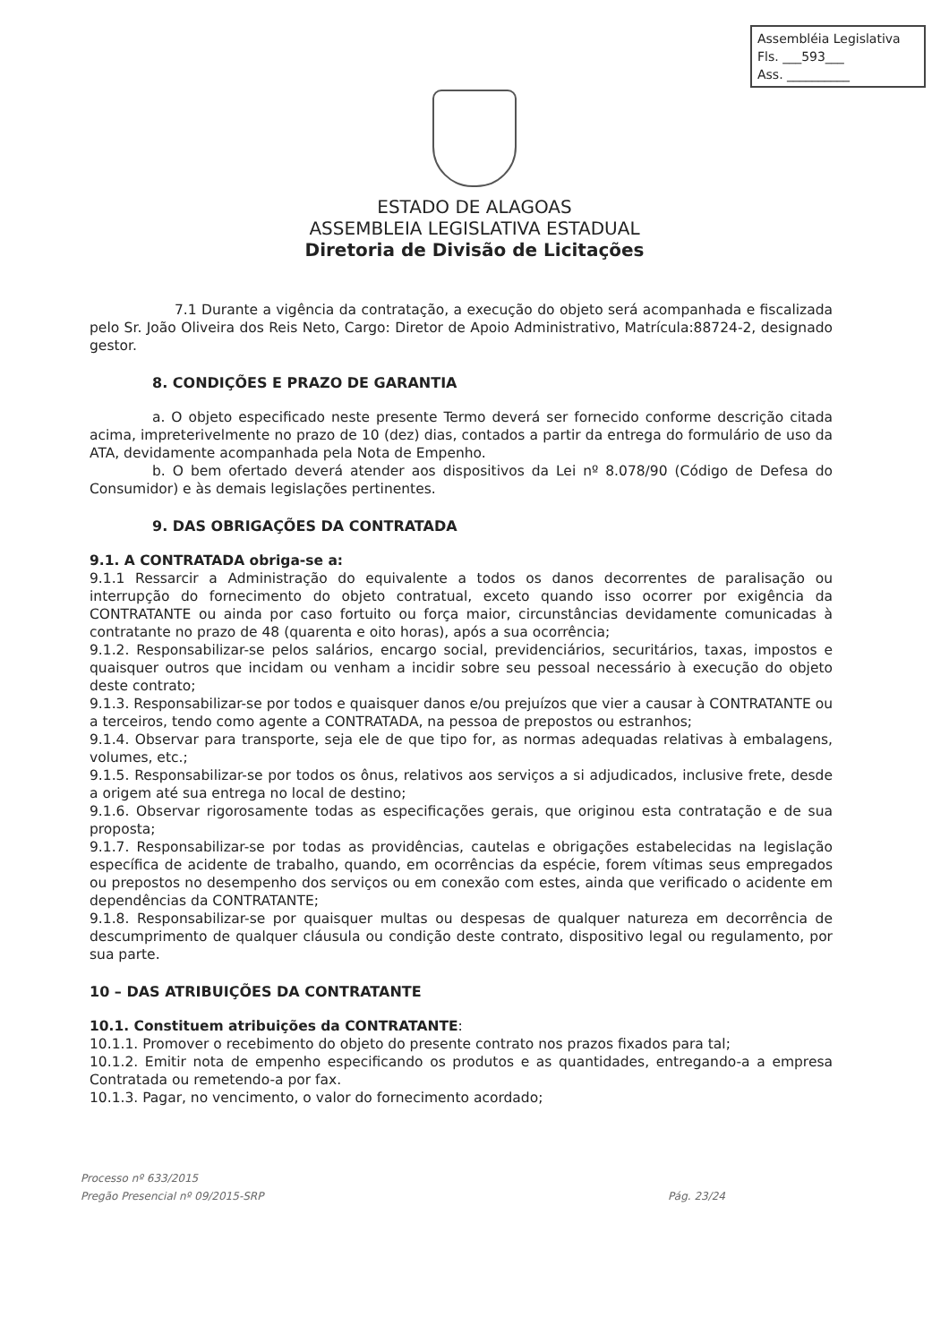Assembléia Legislativa
Fls. ___593___
Ass. __________
ESTADO DE ALAGOAS
ASSEMBLEIA LEGISLATIVA ESTADUAL
Diretoria de Divisão de Licitações
7.1 Durante a vigência da contratação, a execução do objeto será acompanhada e fiscalizada pelo Sr. João Oliveira dos Reis Neto, Cargo: Diretor de Apoio Administrativo, Matrícula:88724-2, designado gestor.
8. CONDIÇÕES E PRAZO DE GARANTIA
a. O objeto especificado neste presente Termo deverá ser fornecido conforme descrição citada acima, impreterivelmente no prazo de 10 (dez) dias, contados a partir da entrega do formulário de uso da ATA, devidamente acompanhada pela Nota de Empenho.
b. O bem ofertado deverá atender aos dispositivos da Lei nº 8.078/90 (Código de Defesa do Consumidor) e às demais legislações pertinentes.
9. DAS OBRIGAÇÕES DA CONTRATADA
9.1. A CONTRATADA obriga-se a:
9.1.1 Ressarcir a Administração do equivalente a todos os danos decorrentes de paralisação ou interrupção do fornecimento do objeto contratual, exceto quando isso ocorrer por exigência da CONTRATANTE ou ainda por caso fortuito ou força maior, circunstâncias devidamente comunicadas à contratante no prazo de 48 (quarenta e oito horas), após a sua ocorrência;
9.1.2. Responsabilizar-se pelos salários, encargo social, previdenciários, securitários, taxas, impostos e quaisquer outros que incidam ou venham a incidir sobre seu pessoal necessário à execução do objeto deste contrato;
9.1.3. Responsabilizar-se por todos e quaisquer danos e/ou prejuízos que vier a causar à CONTRATANTE ou a terceiros, tendo como agente a CONTRATADA, na pessoa de prepostos ou estranhos;
9.1.4. Observar para transporte, seja ele de que tipo for, as normas adequadas relativas à embalagens, volumes, etc.;
9.1.5. Responsabilizar-se por todos os ônus, relativos aos serviços a si adjudicados, inclusive frete, desde a origem até sua entrega no local de destino;
9.1.6. Observar rigorosamente todas as especificações gerais, que originou esta contratação e de sua proposta;
9.1.7. Responsabilizar-se por todas as providências, cautelas e obrigações estabelecidas na legislação específica de acidente de trabalho, quando, em ocorrências da espécie, forem vítimas seus empregados ou prepostos no desempenho dos serviços ou em conexão com estes, ainda que verificado o acidente em dependências da CONTRATANTE;
9.1.8. Responsabilizar-se por quaisquer multas ou despesas de qualquer natureza em decorrência de descumprimento de qualquer cláusula ou condição deste contrato, dispositivo legal ou regulamento, por sua parte.
10 – DAS ATRIBUIÇÕES DA CONTRATANTE
10.1. Constituem atribuições da CONTRATANTE:
10.1.1. Promover o recebimento do objeto do presente contrato nos prazos fixados para tal;
10.1.2. Emitir nota de empenho especificando os produtos e as quantidades, entregando-a a empresa Contratada ou remetendo-a por fax.
10.1.3. Pagar, no vencimento, o valor do fornecimento acordado;
Processo nº 633/2015
Pregão Presencial nº 09/2015-SRP
Pág. 23/24